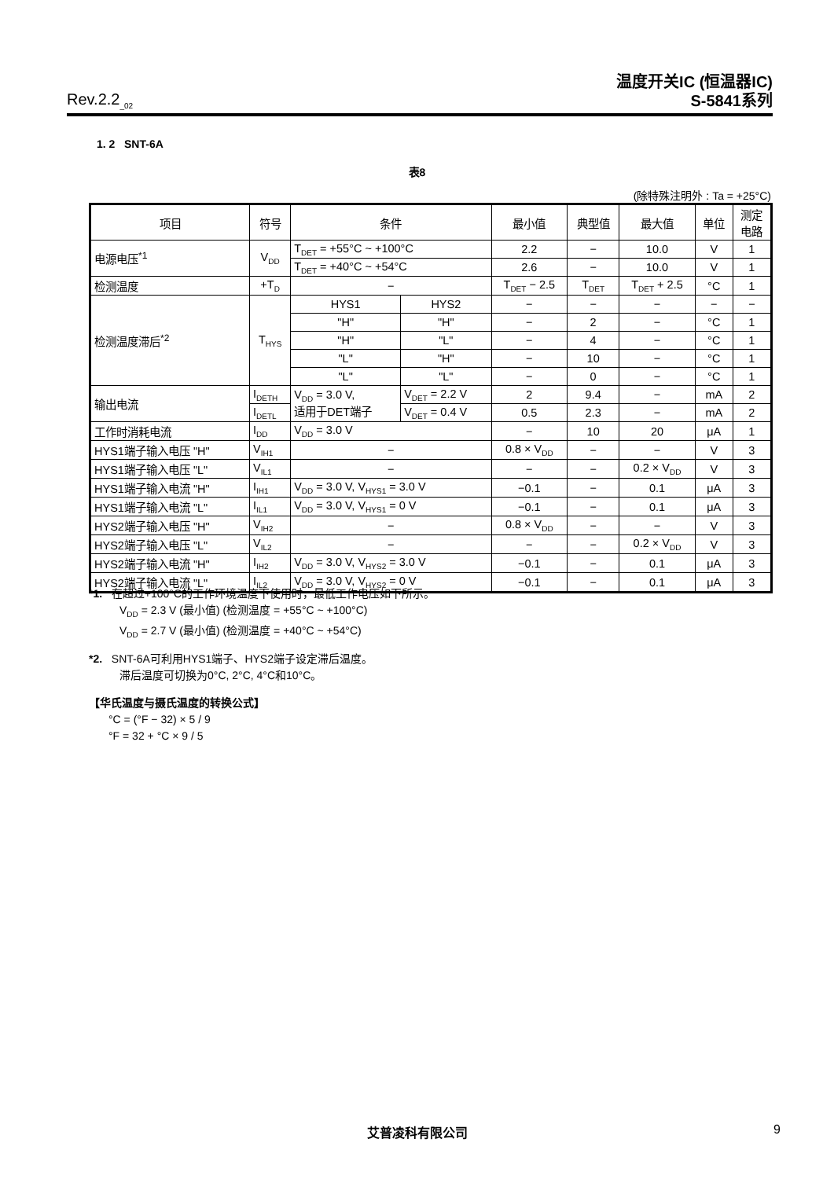Rev.2.2<sub>_02</sub>
温度开关IC (恒温器IC)
S-5841系列
1. 2 SNT-6A
表8
(除特殊注明外 : Ta = +25°C)
| 项目 | 符号 | 条件 | | 最小值 | 典型值 | 最大值 | 单位 | 测定 电路 |
| --- | --- | --- | --- | --- | --- | --- | --- | --- |
| 电源电压<sup>*1</sup> | V<sub>DD</sub> | T<sub>DET</sub> = +55°C ~ +100°C | | 2.2 | − | 10.0 | V | 1 |
| | | T<sub>DET</sub> = +40°C ~ +54°C | | 2.6 | − | 10.0 | V | 1 |
| 检测温度 | +T<sub>D</sub> | − | | T<sub>DET</sub> − 2.5 | T<sub>DET</sub> | T<sub>DET</sub> + 2.5 | °C | 1 |
| 检测温度滞后<sup>*2</sup> | T<sub>HYS</sub> | HYS1 | HYS2 | − | − | − | − | − |
| | | "H" | "H" | − | 2 | − | °C | 1 |
| | | "H" | "L" | − | 4 | − | °C | 1 |
| | | "L" | "H" | − | 10 | − | °C | 1 |
| | | "L" | "L" | − | 0 | − | °C | 1 |
| 输出电流 | I<sub>DETH</sub> | V<sub>DD</sub> = 3.0 V, 适用于DET端子 | V<sub>DET</sub> = 2.2 V | 2 | 9.4 | − | mA | 2 |
| | I<sub>DETL</sub> | | V<sub>DET</sub> = 0.4 V | 0.5 | 2.3 | − | mA | 2 |
| 工作时消耗电流 | I<sub>DD</sub> | V<sub>DD</sub> = 3.0 V | | − | 10 | 20 | μA | 1 |
| HYS1端子输入电压 "H" | V<sub>IH1</sub> | − | | 0.8 × V<sub>DD</sub> | − | − | V | 3 |
| HYS1端子输入电压 "L" | V<sub>IL1</sub> | − | | − | − | 0.2 × V<sub>DD</sub> | V | 3 |
| HYS1端子输入电流 "H" | I<sub>IH1</sub> | V<sub>DD</sub> = 3.0 V, V<sub>HYS1</sub> = 3.0 V | | −0.1 | − | 0.1 | μA | 3 |
| HYS1端子输入电流 "L" | I<sub>IL1</sub> | V<sub>DD</sub> = 3.0 V, V<sub>HYS1</sub> = 0 V | | −0.1 | − | 0.1 | μA | 3 |
| HYS2端子输入电压 "H" | V<sub>IH2</sub> | − | | 0.8 × V<sub>DD</sub> | − | − | V | 3 |
| HYS2端子输入电压 "L" | V<sub>IL2</sub> | − | | − | − | 0.2 × V<sub>DD</sub> | V | 3 |
| HYS2端子输入电流 "H" | I<sub>IH2</sub> | V<sub>DD</sub> = 3.0 V, V<sub>HYS2</sub> = 3.0 V | | −0.1 | − | 0.1 | μA | 3 |
| HYS2端子输入电流 "L" | I<sub>IL2</sub> | V<sub>DD</sub> = 3.0 V, V<sub>HYS2</sub> = 0 V | | −0.1 | − | 0.1 | μA | 3 |
*1. 在超过+100°C的工作环境温度下使用时，最低工作电压如下所示。
V<sub>DD</sub> = 2.3 V (最小值) (检测温度 = +55°C ~ +100°C)
V<sub>DD</sub> = 2.7 V (最小值) (检测温度 = +40°C ~ +54°C)
*2. SNT-6A可利用HYS1端子、HYS2端子设定滞后温度。
滞后温度可切换为0°C, 2°C, 4°C和10°C。
【华氏温度与摄氏温度的转换公式】
°C = (°F − 32) × 5 / 9
°F = 32 + °C × 9 / 5
艾普凌科有限公司 9